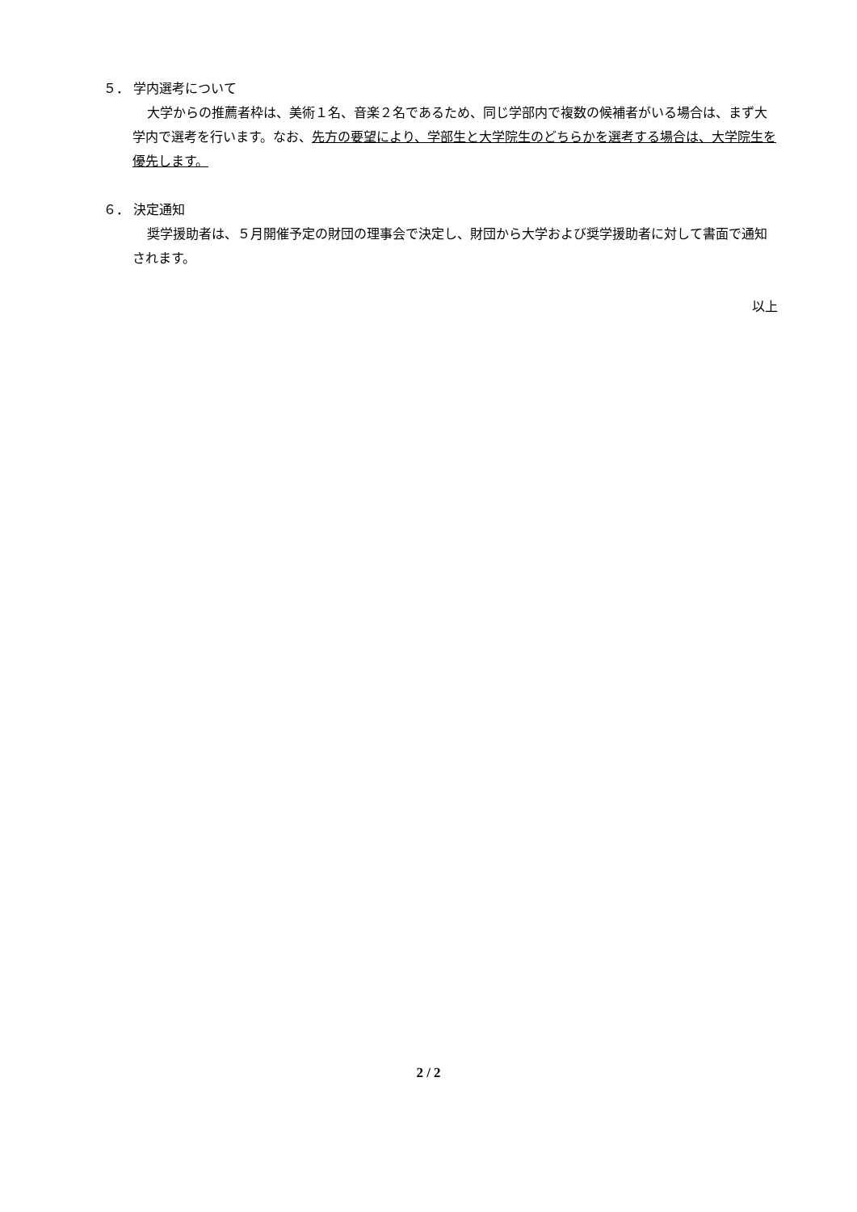５． 学内選考について
大学からの推薦者枠は、美術１名、音楽２名であるため、同じ学部内で複数の候補者がいる場合は、まず大学内で選考を行います。なお、先方の要望により、学部生と大学院生のどちらかを選考する場合は、大学院生を優先します。
６． 決定通知
奨学援助者は、５月開催予定の財団の理事会で決定し、財団から大学および奨学援助者に対して書面で通知されます。
以上
2 / 2